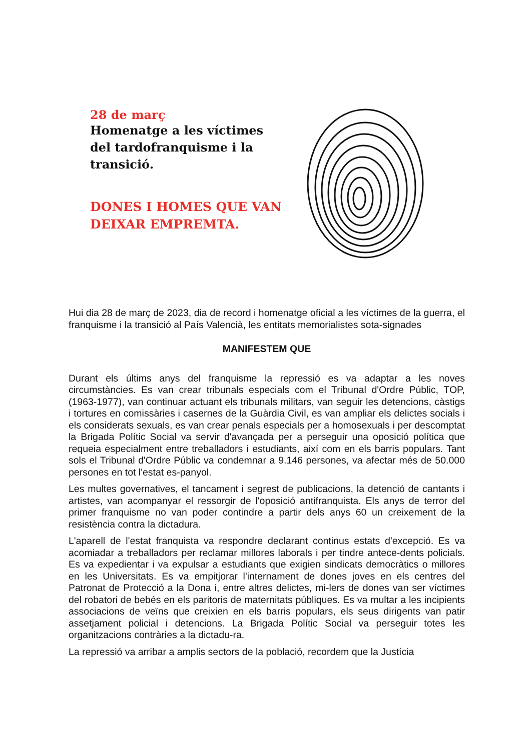28 de març
Homenatge a les víctimes del tardofranquisme i la transició.
DONES I HOMES QUE VAN DEIXAR EMPREMTA.
Hui dia 28 de març de 2023, dia de record i homenatge oficial a les víctimes de la guerra, el franquisme i la transició al País Valencià, les entitats memorialistes sota-signades
MANIFESTEM QUE
Durant els últims anys del franquisme la repressió es va adaptar a les noves circumstàncies. Es van crear tribunals especials com el Tribunal d'Ordre Públic, TOP, (1963-1977), van continuar actuant els tribunals militars, van seguir les detencions, càstigs i tortures en comissàries i casernes de la Guàrdia Civil, es van ampliar els delictes socials i els considerats sexuals, es van crear penals especials per a homosexuals i per descomptat la Brigada Polític Social va servir d'avançada per a perseguir una oposició política que requeia especialment entre treballadors i estudiants, així com en els barris populars. Tant sols el Tribunal d'Ordre Públic va condemnar a 9.146 persones, va afectar més de 50.000 persones en tot l'estat es-panyol.
Les multes governatives, el tancament i segrest de publicacions, la detenció de cantants i artistes, van acompanyar el ressorgir de l'oposició antifranquista. Els anys de terror del primer franquisme no van poder contindre a partir dels anys 60 un creixement de la resistència contra la dictadura.
L'aparell de l'estat franquista va respondre declarant continus estats d'excepció. Es va acomiadar a treballadors per reclamar millores laborals i per tindre antece-dents policials. Es va expedientar i va expulsar a estudiants que exigien sindicats democràtics o millores en les Universitats. Es va empitjorar l'internament de dones joves en els centres del Patronat de Protecció a la Dona i, entre altres delictes, mi-lers de dones van ser víctimes del robatori de bebés en els paritoris de maternitats públiques. Es va multar a les incipients associacions de veïns que creixien en els barris populars, els seus dirigents van patir assetjament policial i detencions. La Brigada Polític Social va perseguir totes les organitzacions contràries a la dictadu-ra.
La repressió va arribar a amplis sectors de la població, recordem que la Justícia